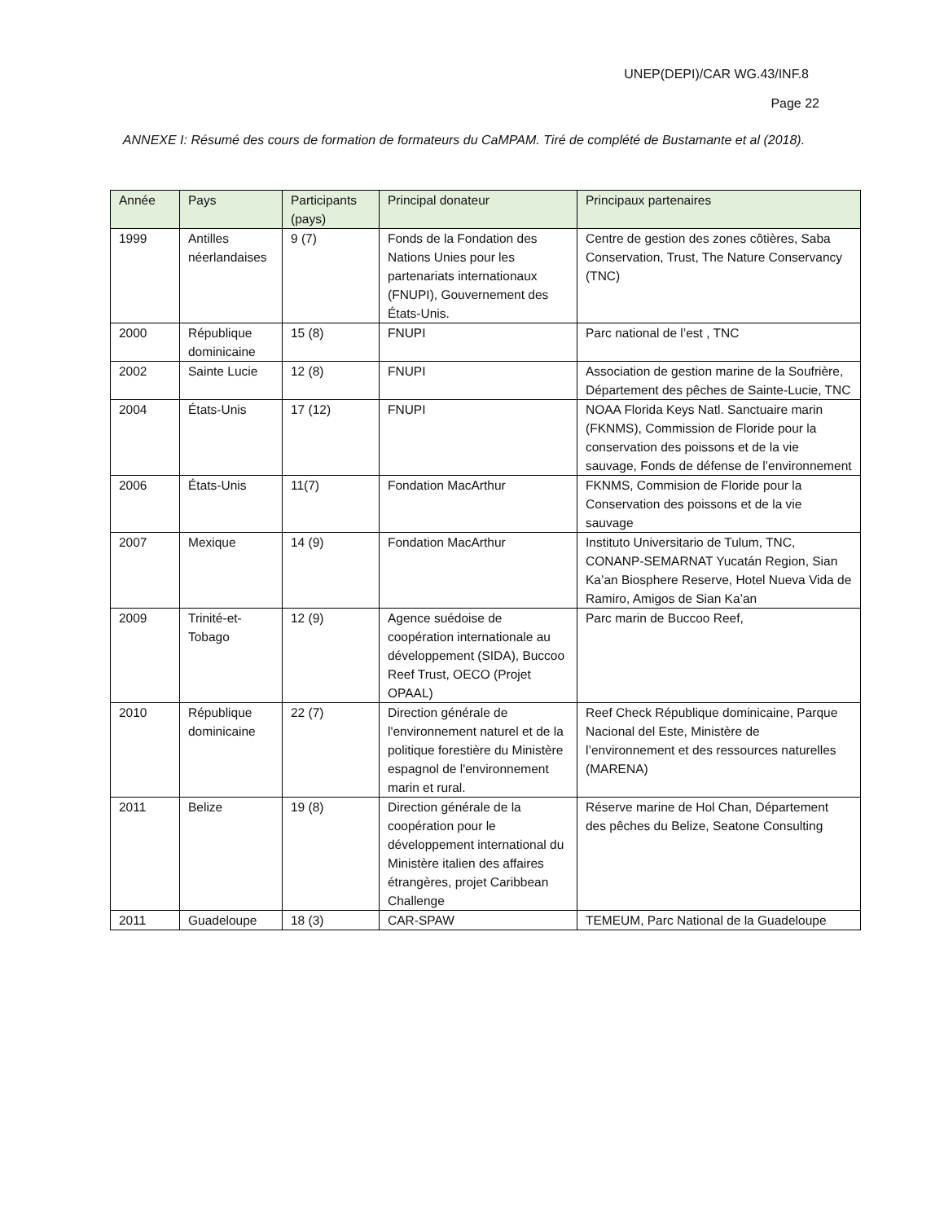UNEP(DEPI)/CAR WG.43/INF.8
Page 22
ANNEXE I: Résumé des cours de formation de formateurs du CaMPAM. Tiré de complété de Bustamante et al (2018).
| Année | Pays | Participants (pays) | Principal donateur | Principaux partenaires |
| --- | --- | --- | --- | --- |
| 1999 | Antilles néerlandaises | 9 (7) | Fonds de la Fondation des Nations Unies pour les partenariats internationaux (FNUPI), Gouvernement des États-Unis. | Centre de gestion des zones côtières, Saba Conservation, Trust, The Nature Conservancy (TNC) |
| 2000 | République dominicaine | 15 (8) | FNUPI | Parc national de l’est , TNC |
| 2002 | Sainte Lucie | 12 (8) | FNUPI | Association de gestion marine de la Soufrière, Département des pêches de Sainte-Lucie, TNC |
| 2004 | États-Unis | 17 (12) | FNUPI | NOAA Florida Keys Natl. Sanctuaire marin (FKNMS), Commission de Floride pour la conservation des poissons et de la vie sauvage, Fonds de défense de l’environnement |
| 2006 | États-Unis | 11(7) | Fondation MacArthur | FKNMS, Commision de Floride pour la Conservation des poissons et de la vie sauvage |
| 2007 | Mexique | 14 (9) | Fondation MacArthur | Instituto Universitario de Tulum, TNC, CONANP-SEMARNAT Yucatán Region, Sian Ka’an Biosphere Reserve, Hotel Nueva Vida de Ramiro, Amigos de Sian Ka’an |
| 2009 | Trinité-et-Tobago | 12 (9) | Agence suédoise de coopération internationale au développement (SIDA), Buccoo Reef Trust, OECO (Projet OPAAL) | Parc marin de Buccoo Reef, |
| 2010 | République dominicaine | 22 (7) | Direction générale de l'environnement naturel et de la politique forestière du Ministère espagnol de l'environnement marin et rural. | Reef Check République dominicaine, Parque Nacional del Este, Ministère de l’environnement et des ressources naturelles (MARENA) |
| 2011 | Belize | 19 (8) | Direction générale de la coopération pour le développement international du Ministère italien des affaires étrangères, projet Caribbean Challenge | Réserve marine de Hol Chan, Département des pêches du Belize, Seatone Consulting |
| 2011 | Guadeloupe | 18 (3) | CAR-SPAW | TEMEUM, Parc National de la Guadeloupe |